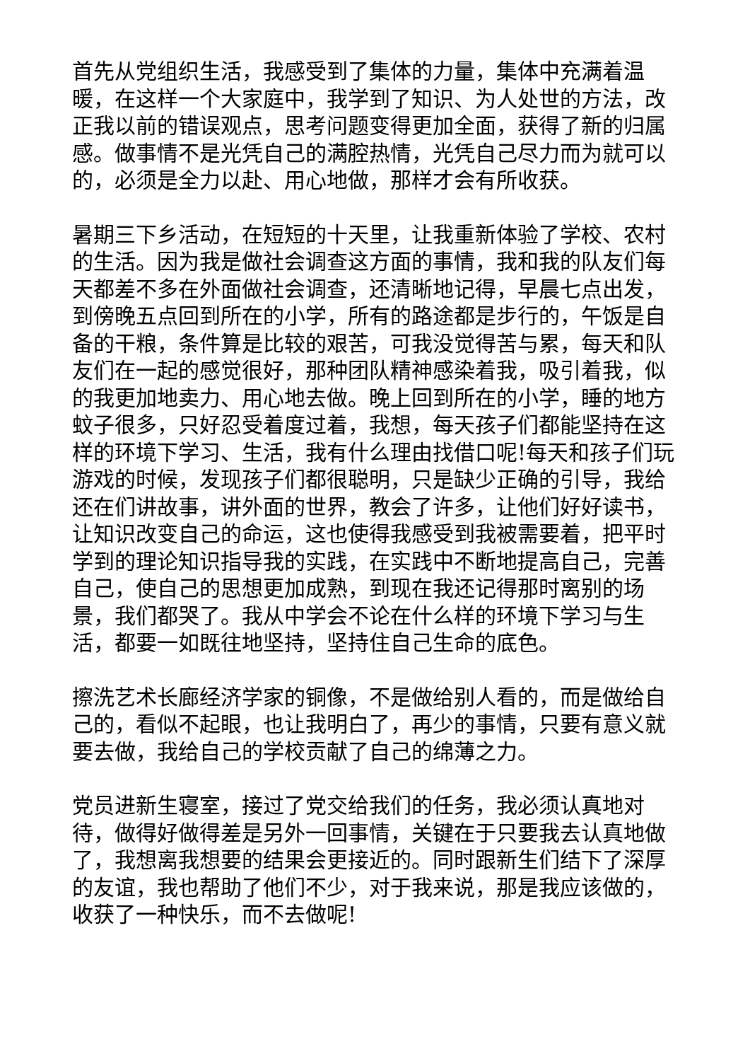首先从党组织生活，我感受到了集体的力量，集体中充满着温暖，在这样一个大家庭中，我学到了知识、为人处世的方法，改正我以前的错误观点，思考问题变得更加全面，获得了新的归属感。做事情不是光凭自己的满腔热情，光凭自己尽力而为就可以的，必须是全力以赴、用心地做，那样才会有所收获。
暑期三下乡活动，在短短的十天里，让我重新体验了学校、农村的生活。因为我是做社会调查这方面的事情，我和我的队友们每天都差不多在外面做社会调查，还清晰地记得，早晨七点出发，到傍晚五点回到所在的小学，所有的路途都是步行的，午饭是自备的干粮，条件算是比较的艰苦，可我没觉得苦与累，每天和队友们在一起的感觉很好，那种团队精神感染着我，吸引着我，似的我更加地卖力、用心地去做。晚上回到所在的小学，睡的地方蚊子很多，只好忍受着度过着，我想，每天孩子们都能坚持在这样的环境下学习、生活，我有什么理由找借口呢!每天和孩子们玩游戏的时候，发现孩子们都很聪明，只是缺少正确的引导，我给还在们讲故事，讲外面的世界，教会了许多，让他们好好读书，让知识改变自己的命运，这也使得我感受到我被需要着，把平时学到的理论知识指导我的实践，在实践中不断地提高自己，完善自己，使自己的思想更加成熟，到现在我还记得那时离别的场景，我们都哭了。我从中学会不论在什么样的环境下学习与生活，都要一如既往地坚持，坚持住自己生命的底色。
擦洗艺术长廊经济学家的铜像，不是做给别人看的，而是做给自己的，看似不起眼，也让我明白了，再少的事情，只要有意义就要去做，我给自己的学校贡献了自己的绵薄之力。
党员进新生寝室，接过了党交给我们的任务，我必须认真地对待，做得好做得差是另外一回事情，关键在于只要我去认真地做了，我想离我想要的结果会更接近的。同时跟新生们结下了深厚的友谊，我也帮助了他们不少，对于我来说，那是我应该做的，收获了一种快乐，而不去做呢!